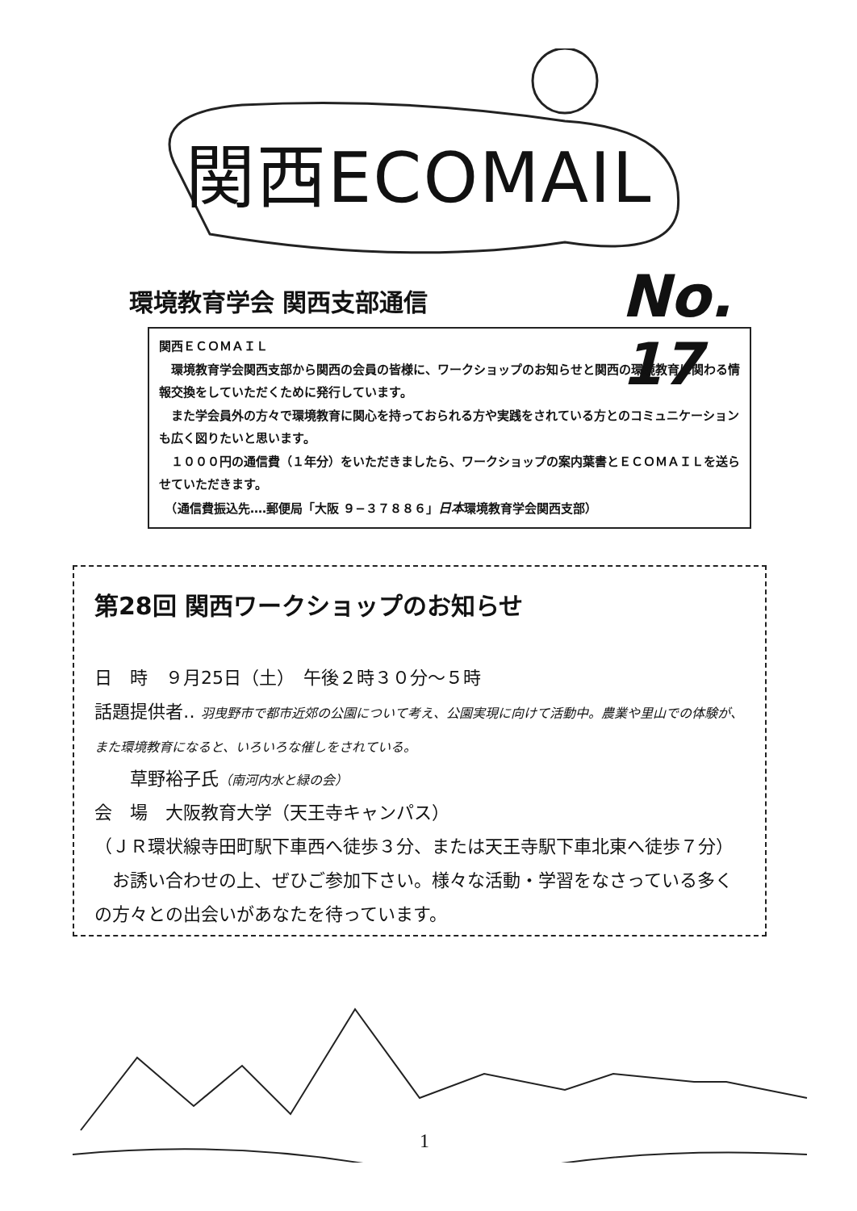関西ECOMAIL
環境教育学会 関西支部通信 No. 17
関西ＥＣＯＭＡＩＬ
　環境教育学会関西支部から関西の会員の皆様に、ワークショップのお知らせと関西の環境教育に関わる情報交換をしていただくために発行しています。
　また学会員外の方々で環境教育に関心を持っておられる方や実践をされている方とのコミュニケーションも広く図りたいと思います。
　１０００円の通信費（１年分）をいただきましたら、ワークショップの案内葉書とＥＣＯＭＡＩＬを送らせていただきます。
　（通信費振込先‥‥郵便局「大阪 ９−３７８８６」日本環境教育学会関西支部）
第28回 関西ワークショップのお知らせ
日　時　９月25日（土）　午後２時３０分〜５時
話題提供者‥ 羽曳野市で都市近郊の公園について考え、公園実現に向けて活動中。農業や里山での体験が、また環境教育になると、いろいろな催しをされている。
　　草野裕子氏（南河内水と緑の会）
会　場　大阪教育大学（天王寺キャンパス）
（ＪＲ環状線寺田町駅下車西へ徒歩３分、または天王寺駅下車北東へ徒歩７分）
　お誘い合わせの上、ぜひご参加下さい。様々な活動・学習をなさっている多くの方々との出会いがあなたを待っています。
1